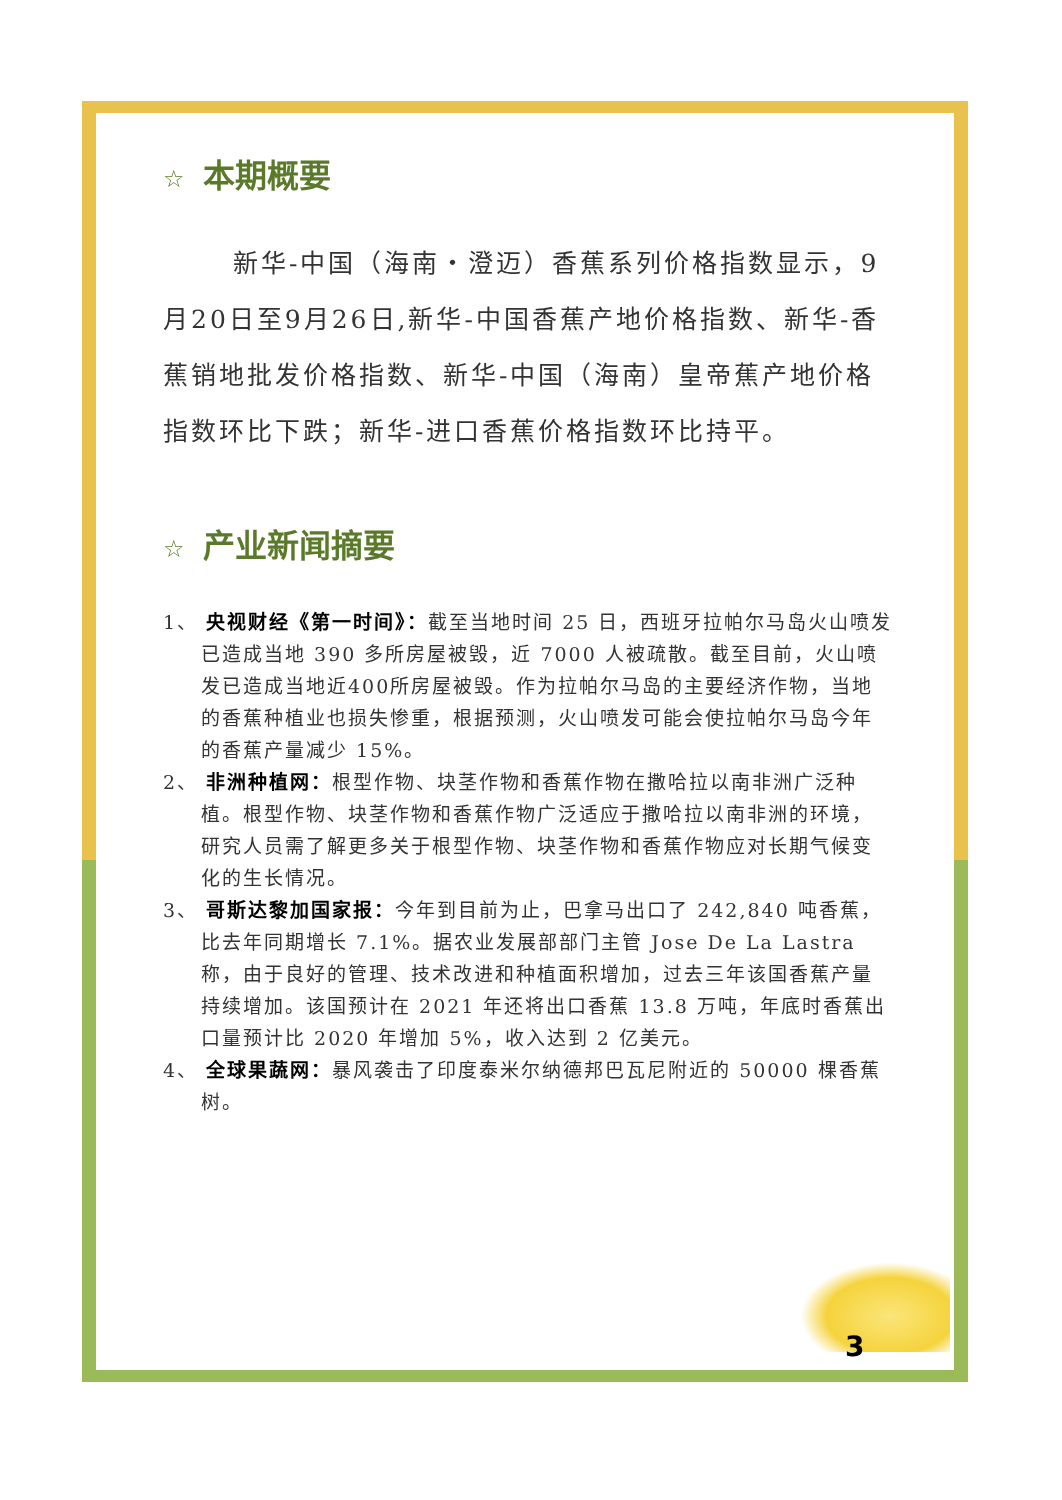☆ 本期概要
新华-中国（海南・澄迈）香蕉系列价格指数显示，9月20日至9月26日,新华-中国香蕉产地价格指数、新华-香蕉销地批发价格指数、新华-中国（海南）皇帝蕉产地价格指数环比下跌；新华-进口香蕉价格指数环比持平。
☆ 产业新闻摘要
1、 央视财经《第一时间》：截至当地时间 25 日，西班牙拉帕尔马岛火山喷发已造成当地 390 多所房屋被毁，近 7000 人被疏散。截至目前，火山喷发已造成当地近400所房屋被毁。作为拉帕尔马岛的主要经济作物，当地的香蕉种植业也损失惨重，根据预测，火山喷发可能会使拉帕尔马岛今年的香蕉产量减少 15%。
2、 非洲种植网：根型作物、块茎作物和香蕉作物在撒哈拉以南非洲广泛种植。根型作物、块茎作物和香蕉作物广泛适应于撒哈拉以南非洲的环境，研究人员需了解更多关于根型作物、块茎作物和香蕉作物应对长期气候变化的生长情况。
3、 哥斯达黎加国家报：今年到目前为止，巴拿马出口了 242,840 吨香蕉，比去年同期增长 7.1%。据农业发展部部门主管 Jose De La Lastra 称，由于良好的管理、技术改进和种植面积增加，过去三年该国香蕉产量持续增加。该国预计在 2021 年还将出口香蕉 13.8 万吨，年底时香蕉出口量预计比 2020 年增加 5%，收入达到 2 亿美元。
4、 全球果蔬网：暴风袭击了印度泰米尔纳德邦巴瓦尼附近的 50000 棵香蕉树。
3